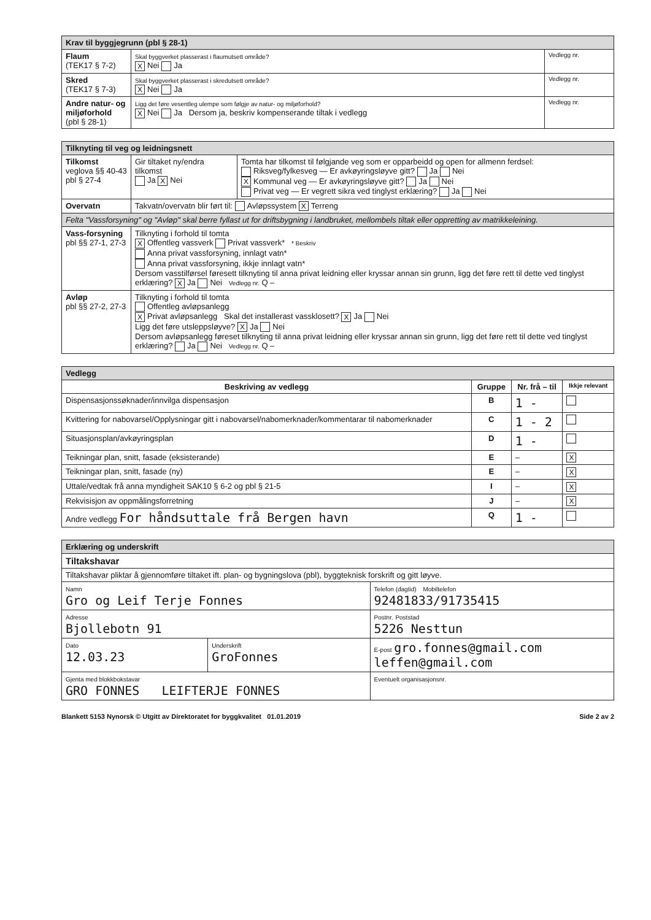| Krav til byggjegrunn (pbl § 28-1) | | |
| Flaum (TEK17 § 7-2) | Skal byggverket plasserast i flaumutsett område? X Nei Ja | Vedlegg nr. |
| Skred (TEK17 § 7-3) | Skal byggverket plasserast i skredutsett område? X Nei Ja | Vedlegg nr. |
| Andre natur- og miljøforhold (pbl § 28-1) | Ligg det føre vesentleg ulempe som følgje av natur- og miljøforhold? X Nei Ja Dersom ja, beskriv kompenserande tiltak i vedlegg | Vedlegg nr. |
| Tilknyting til veg og leidningsnett | | |
| Tilkomst veglova §§ 40-43 pbl § 27-4 | Gir tiltaket ny/endra tilkomst Ja X Nei | Tomta har tilkomst til følgjande veg som er opparbeidd og open for allmenn ferdsel: Riksveg/fylkesveg — Er avkøyringsløyve gitt? Ja Nei X Kommunal veg — Er avkøyringsløyve gitt? Ja Nei Privat veg — Er vegrett sikra ved tinglyst erklæring? Ja Nei |
| Overvatn | Takvatn/overvatn blir ført til: Avløpssystem X Terreng | |
| Felta "Vassforsyning" og "Avløp" skal berre fyllast ut for driftsbygning i landbruket, mellombels tiltak eller oppretting av matrikkeleining. | | |
| Vass-forsyning pbl §§ 27-1, 27-3 | Tilknyting i forhold til tomta X Offentleg vassverk Privat vassverk* * Beskriv Anna privat vassforsyning, innlagt vatn* Anna privat vassforsyning, ikkje innlagt vatn* Dersom vasstilførsel føresett tilknyting til anna privat leidning eller kryssar annan sin grunn, ligg det føre rett til dette ved tinglyst erklæring? X Ja Nei Vedlegg nr. Q – | |
| Avløp pbl §§ 27-2, 27-3 | Tilknyting i forhold til tomta Offentleg avløpsanlegg X Privat avløpsanlegg Skal det installerast vassklosett? X Ja Nei Ligg det føre utsleppsløyve? X Ja Nei Dersom avløpsanlegg føreset tilknyting til anna privat leidning eller kryssar annan sin grunn, ligg det føre rett til dette ved tinglyst erklæring? Ja Nei Vedlegg nr. Q – | |
| Vedlegg | | | |
| Beskriving av vedlegg | Gruppe | Nr. frå – til | Ikkje relevant |
| Dispensasjonssøknader/innvilga dispensasjon | B | 1 - | |
| Kvittering for nabovarsel/Opplysningar gitt i nabovarsel/nabomerknader/kommentarar til nabomerknader | C | 1 - 2 | |
| Situasjonsplan/avkøyringsplan | D | 1 - | |
| Teikningar plan, snitt, fasade (eksisterande) | E | – | X |
| Teikningar plan, snitt, fasade (ny) | E | – | X |
| Uttale/vedtak frå anna myndigheit SAK10 § 6-2 og pbl § 21-5 | I | – | X |
| Rekvisisjon av oppmålingsforretning | J | – | X |
| Andre vedlegg For håndsuttale frå Bergen havn | Q | 1 - | |
| Erklæring og underskrift | | |
| Tiltakshavar | | |
| Tiltakshavar pliktar å gjennomføre tiltaket ift. plan- og bygningslova (pbl), byggteknisk forskrift og gitt løyve. | | |
| Namn Gro og Leif Terje Fonnes | | Telefon (dagtid) Mobiltelefon 92481833/91735415 |
| Adresse Bjollebotn 91 | | Postnr. Poststad 5226 Nesttun |
| Dato 12.03.23 | Underskrift GroFonnes | E-post gro.fonnes@gmail.com leffen@gmail.com |
| Gjenta med blokkbokstavar GRO FONNES LEIFTERJE FONNES | | Eventuelt organisasjonsnr. |
Blankett 5153 Nynorsk © Utgitt av Direktoratet for byggkvalitet 01.01.2019 Side 2 av 2